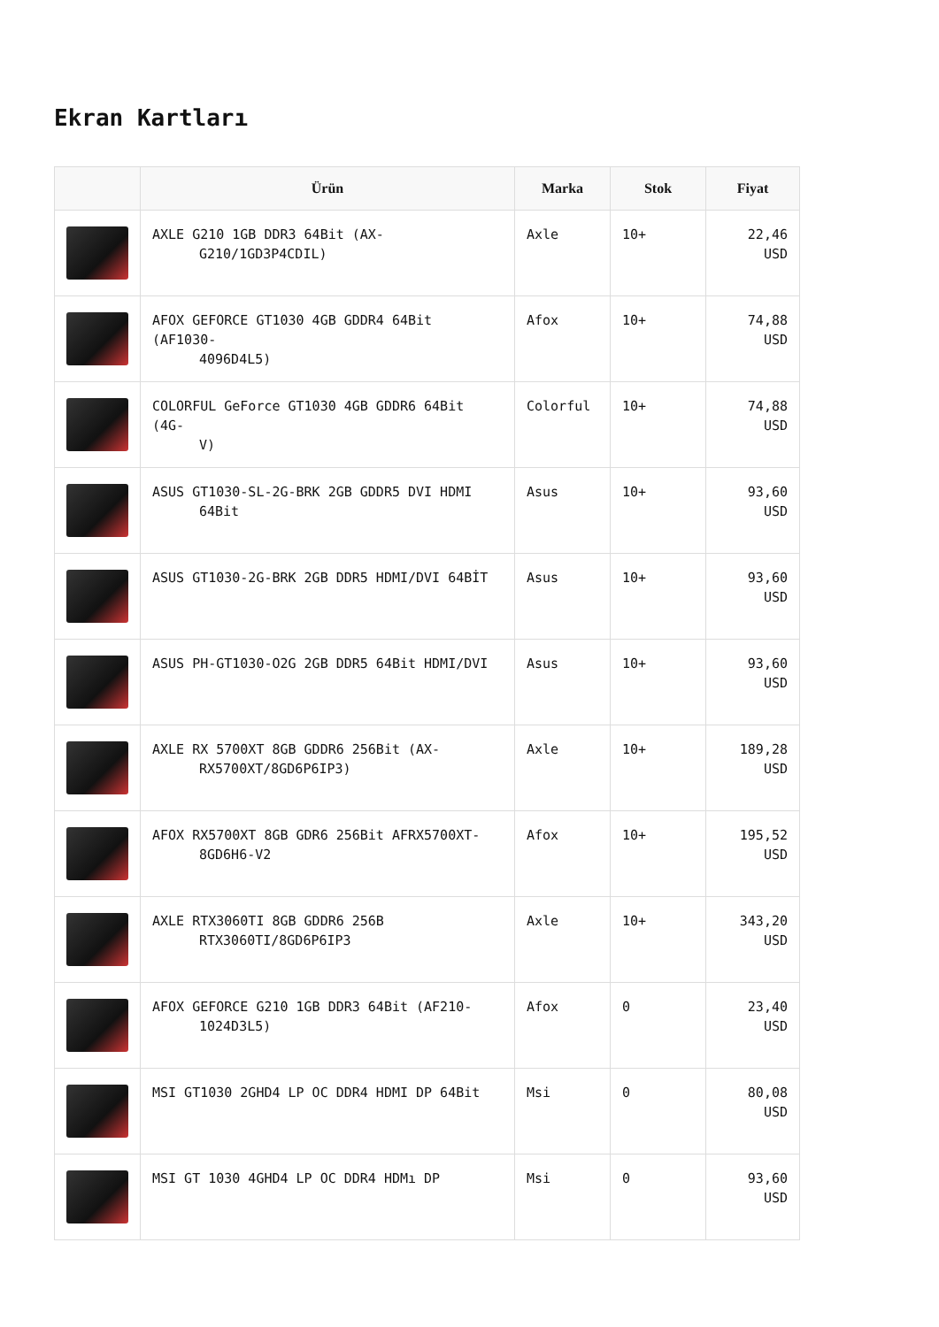Ekran Kartları
| | Ürün | Marka | Stok | Fiyat |
| --- | --- | --- | --- | --- |
| | AXLE G210 1GB DDR3 64Bit (AX- G210/1GD3P4CDIL) | Axle | 10+ | 22,46 USD |
| | AFOX GEFORCE GT1030 4GB GDDR4 64Bit (AF1030- 4096D4L5) | Afox | 10+ | 74,88 USD |
| | COLORFUL GeForce GT1030 4GB GDDR6 64Bit (4G- V) | Colorful | 10+ | 74,88 USD |
| | ASUS GT1030-SL-2G-BRK 2GB GDDR5 DVI HDMI 64Bit | Asus | 10+ | 93,60 USD |
| | ASUS GT1030-2G-BRK 2GB DDR5 HDMI/DVI 64BİT | Asus | 10+ | 93,60 USD |
| | ASUS PH-GT1030-O2G 2GB DDR5 64Bit HDMI/DVI | Asus | 10+ | 93,60 USD |
| | AXLE RX 5700XT 8GB GDDR6 256Bit (AX- RX5700XT/8GD6P6IP3) | Axle | 10+ | 189,28 USD |
| | AFOX RX5700XT 8GB GDR6 256Bit AFRX5700XT- 8GD6H6-V2 | Afox | 10+ | 195,52 USD |
| | AXLE RTX3060TI 8GB GDDR6 256B RTX3060TI/8GD6P6IP3 | Axle | 10+ | 343,20 USD |
| | AFOX GEFORCE G210 1GB DDR3 64Bit (AF210- 1024D3L5) | Afox | 0 | 23,40 USD |
| | MSI GT1030 2GHD4 LP OC DDR4 HDMI DP 64Bit | Msi | 0 | 80,08 USD |
| | MSI GT 1030 4GHD4 LP OC DDR4 HDMı DP | Msi | 0 | 93,60 USD |